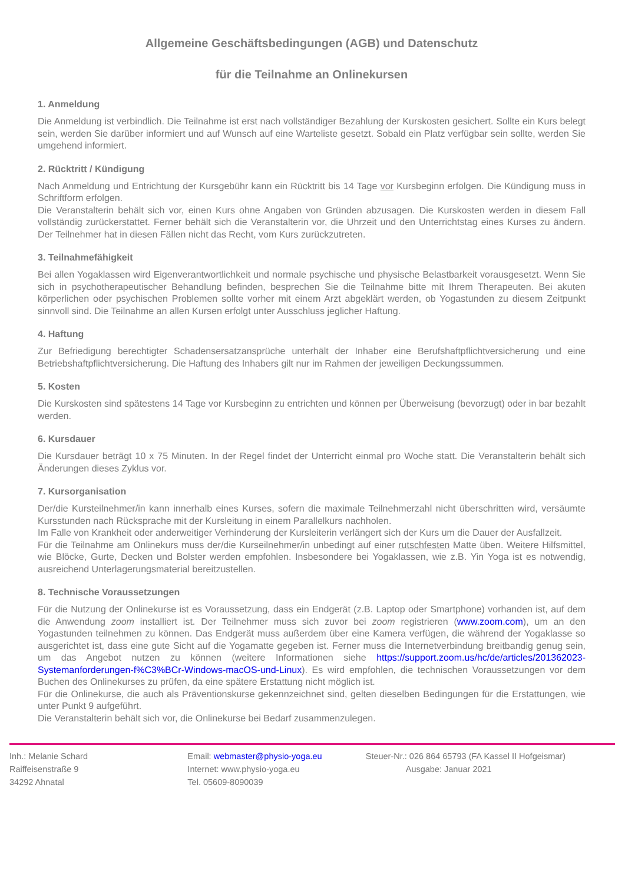Allgemeine Geschäftsbedingungen (AGB) und Datenschutz
für die Teilnahme an Onlinekursen
1. Anmeldung
Die Anmeldung ist verbindlich. Die Teilnahme ist erst nach vollständiger Bezahlung der Kurskosten gesichert. Sollte ein Kurs belegt sein, werden Sie darüber informiert und auf Wunsch auf eine Warteliste gesetzt. Sobald ein Platz verfügbar sein sollte, werden Sie umgehend informiert.
2. Rücktritt / Kündigung
Nach Anmeldung und Entrichtung der Kursgebühr kann ein Rücktritt bis 14 Tage vor Kursbeginn erfolgen. Die Kündigung muss in Schriftform erfolgen.
Die Veranstalterin behält sich vor, einen Kurs ohne Angaben von Gründen abzusagen. Die Kurskosten werden in diesem Fall vollständig zurückerstattet. Ferner behält sich die Veranstalterin vor, die Uhrzeit und den Unterrichtstag eines Kurses zu ändern. Der Teilnehmer hat in diesen Fällen nicht das Recht, vom Kurs zurückzutreten.
3. Teilnahmefähigkeit
Bei allen Yogaklassen wird Eigenverantwortlichkeit und normale psychische und physische Belastbarkeit vorausgesetzt. Wenn Sie sich in psychotherapeutischer Behandlung befinden, besprechen Sie die Teilnahme bitte mit Ihrem Therapeuten. Bei akuten körperlichen oder psychischen Problemen sollte vorher mit einem Arzt abgeklärt werden, ob Yogastunden zu diesem Zeitpunkt sinnvoll sind. Die Teilnahme an allen Kursen erfolgt unter Ausschluss jeglicher Haftung.
4. Haftung
Zur Befriedigung berechtigter Schadensersatzansprüche unterhält der Inhaber eine Berufshaftpflichtversicherung und eine Betriebshaftpflichtversicherung. Die Haftung des Inhabers gilt nur im Rahmen der jeweiligen Deckungssummen.
5. Kosten
Die Kurskosten sind spätestens 14 Tage vor Kursbeginn zu entrichten und können per Überweisung (bevorzugt) oder in bar bezahlt werden.
6. Kursdauer
Die Kursdauer beträgt 10 x 75 Minuten. In der Regel findet der Unterricht einmal pro Woche statt. Die Veranstalterin behält sich Änderungen dieses Zyklus vor.
7. Kursorganisation
Der/die Kursteilnehmer/in kann innerhalb eines Kurses, sofern die maximale Teilnehmerzahl nicht überschritten wird, versäumte Kursstunden nach Rücksprache mit der Kursleitung in einem Parallelkurs nachholen.
Im Falle von Krankheit oder anderweitiger Verhinderung der Kursleiterin verlängert sich der Kurs um die Dauer der Ausfallzeit.
Für die Teilnahme am Onlinekurs muss der/die Kurseilnehmer/in unbedingt auf einer rutschfesten Matte üben. Weitere Hilfsmittel, wie Blöcke, Gurte, Decken und Bolster werden empfohlen. Insbesondere bei Yogaklassen, wie z.B. Yin Yoga ist es notwendig, ausreichend Unterlagerungsmaterial bereitzustellen.
8. Technische Voraussetzungen
Für die Nutzung der Onlinekurse ist es Voraussetzung, dass ein Endgerät (z.B. Laptop oder Smartphone) vorhanden ist, auf dem die Anwendung zoom installiert ist. Der Teilnehmer muss sich zuvor bei zoom registrieren (www.zoom.com), um an den Yogastunden teilnehmen zu können. Das Endgerät muss außerdem über eine Kamera verfügen, die während der Yogaklasse so ausgerichtet ist, dass eine gute Sicht auf die Yogamatte gegeben ist. Ferner muss die Internetverbindung breitbandig genug sein, um das Angebot nutzen zu können (weitere Informationen siehe https://support.zoom.us/hc/de/articles/201362023-Systemanforderungen-f%C3%BCr-Windows-macOS-und-Linux). Es wird empfohlen, die technischen Voraussetzungen vor dem Buchen des Onlinekurses zu prüfen, da eine spätere Erstattung nicht möglich ist.
Für die Onlinekurse, die auch als Präventionskurse gekennzeichnet sind, gelten dieselben Bedingungen für die Erstattungen, wie unter Punkt 9 aufgeführt.
Die Veranstalterin behält sich vor, die Onlinekurse bei Bedarf zusammenzulegen.
Inh.: Melanie Schard
Raiffeisenstraße 9
34292 Ahnatal
Email: webmaster@physio-yoga.eu
Internet: www.physio-yoga.eu
Tel. 05609-8090039
Steuer-Nr.: 026 864 65793 (FA Kassel II Hofgeismar)
Ausgabe: Januar 2021